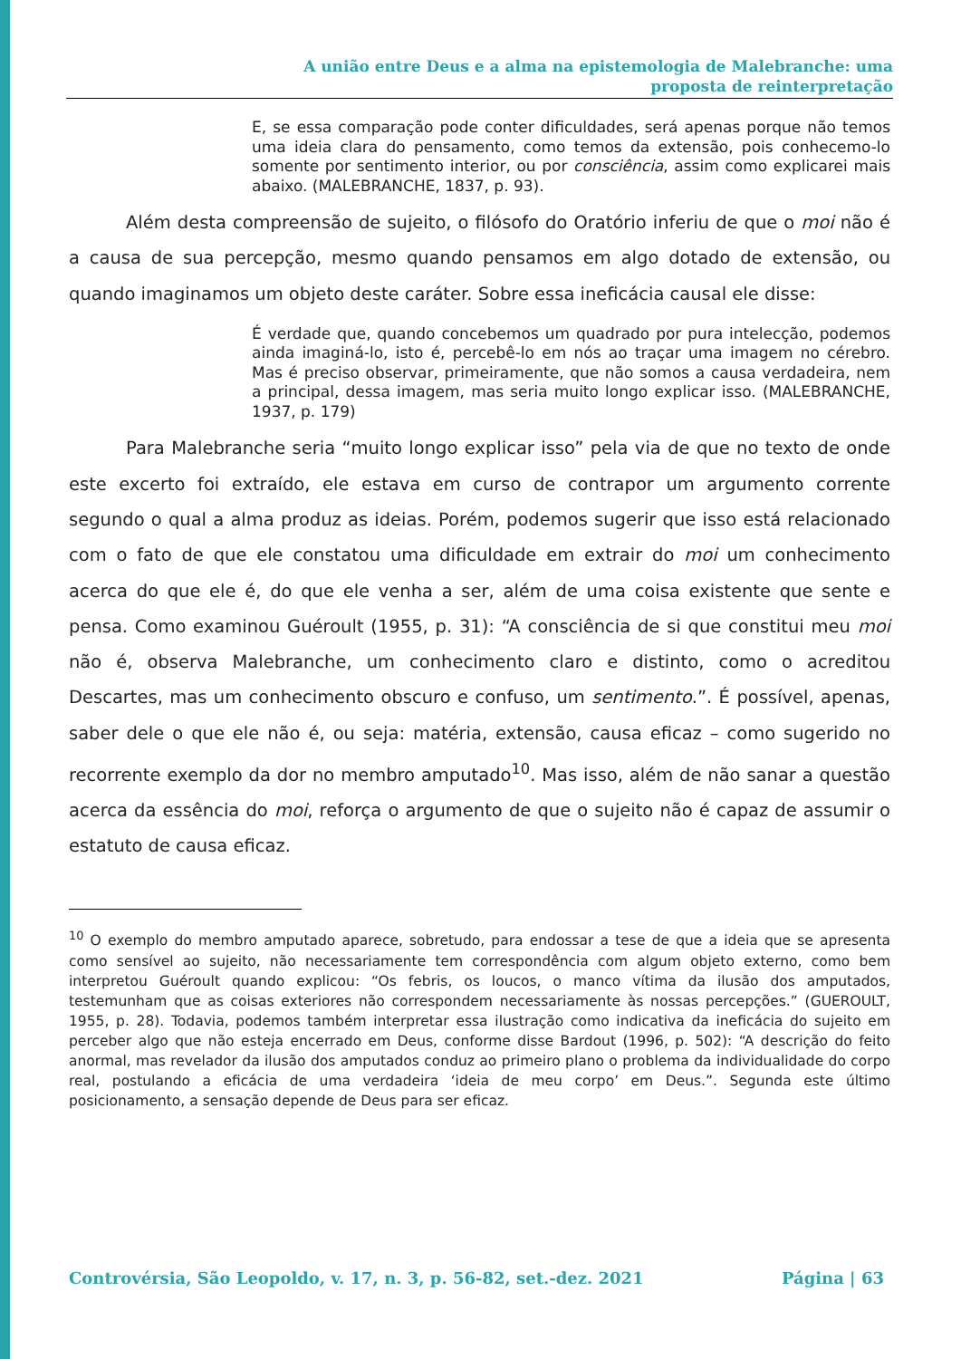A união entre Deus e a alma na epistemologia de Malebranche: uma
proposta de reinterpretação
E, se essa comparação pode conter dificuldades, será apenas porque não temos uma ideia clara do pensamento, como temos da extensão, pois conhecemo-lo somente por sentimento interior, ou por consciência, assim como explicarei mais abaixo. (MALEBRANCHE, 1837, p. 93).
Além desta compreensão de sujeito, o filósofo do Oratório inferiu de que o moi não é a causa de sua percepção, mesmo quando pensamos em algo dotado de extensão, ou quando imaginamos um objeto deste caráter. Sobre essa ineficácia causal ele disse:
É verdade que, quando concebemos um quadrado por pura intelecção, podemos ainda imaginá-lo, isto é, percebê-lo em nós ao traçar uma imagem no cérebro. Mas é preciso observar, primeiramente, que não somos a causa verdadeira, nem a principal, dessa imagem, mas seria muito longo explicar isso. (MALEBRANCHE, 1937, p. 179)
Para Malebranche seria “muito longo explicar isso” pela via de que no texto de onde este excerto foi extraído, ele estava em curso de contrapor um argumento corrente segundo o qual a alma produz as ideias. Porém, podemos sugerir que isso está relacionado com o fato de que ele constatou uma dificuldade em extrair do moi um conhecimento acerca do que ele é, do que ele venha a ser, além de uma coisa existente que sente e pensa. Como examinou Guéroult (1955, p. 31): “A consciência de si que constitui meu moi não é, observa Malebranche, um conhecimento claro e distinto, como o acreditou Descartes, mas um conhecimento obscuro e confuso, um sentimento.”. É possível, apenas, saber dele o que ele não é, ou seja: matéria, extensão, causa eficaz – como sugerido no recorrente exemplo da dor no membro amputado<sup>10</sup>. Mas isso, além de não sanar a questão acerca da essência do moi, reforça o argumento de que o sujeito não é capaz de assumir o estatuto de causa eficaz.
<sup>10</sup> O exemplo do membro amputado aparece, sobretudo, para endossar a tese de que a ideia que se apresenta como sensível ao sujeito, não necessariamente tem correspondência com algum objeto externo, como bem interpretou Guéroult quando explicou: “Os febris, os loucos, o manco vítima da ilusão dos amputados, testemunham que as coisas exteriores não correspondem necessariamente às nossas percepções.” (GUEROULT, 1955, p. 28). Todavia, podemos também interpretar essa ilustração como indicativa da ineficácia do sujeito em perceber algo que não esteja encerrado em Deus, conforme disse Bardout (1996, p. 502): “A descrição do feito anormal, mas revelador da ilusão dos amputados conduz ao primeiro plano o problema da individualidade do corpo real, postulando a eficácia de uma verdadeira ‘ideia de meu corpo’ em Deus.”. Segunda este último posicionamento, a sensação depende de Deus para ser eficaz.
Controvérsia, São Leopoldo, v. 17, n. 3, p. 56-82, set.-dez. 2021 Página | 63